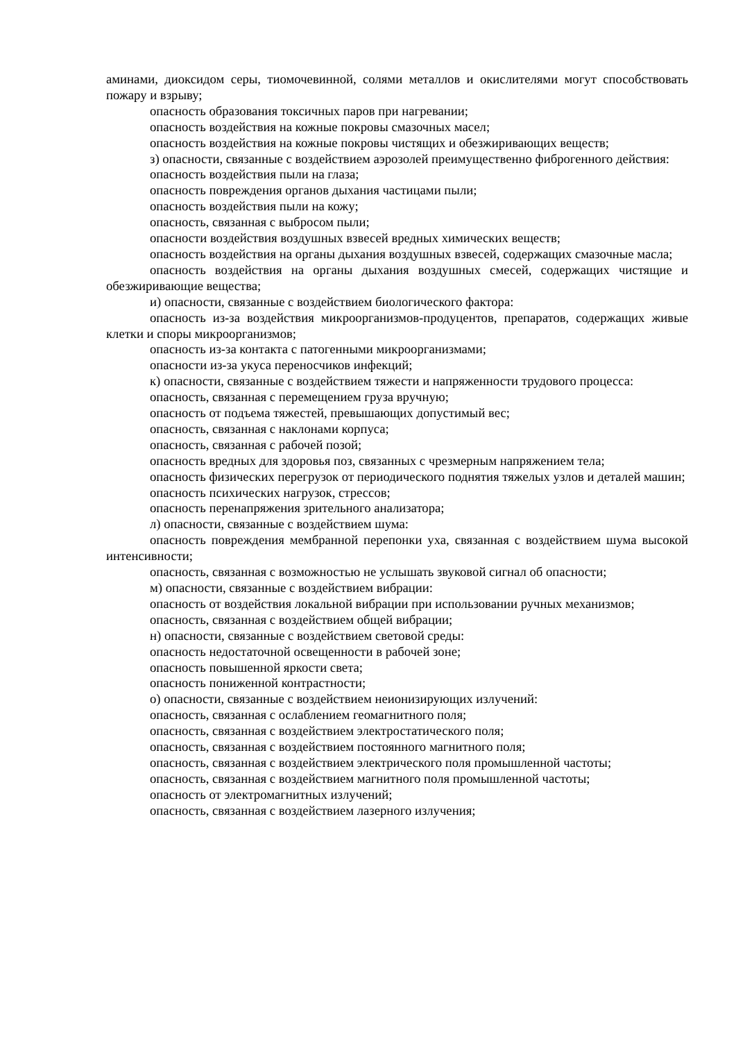аминами, диоксидом серы, тиомочевинной, солями металлов и окислителями могут способствовать пожару и взрыву;
опасность образования токсичных паров при нагревании;
опасность воздействия на кожные покровы смазочных масел;
опасность воздействия на кожные покровы чистящих и обезжиривающих веществ;
з) опасности, связанные с воздействием аэрозолей преимущественно фиброгенного действия:
опасность воздействия пыли на глаза;
опасность повреждения органов дыхания частицами пыли;
опасность воздействия пыли на кожу;
опасность, связанная с выбросом пыли;
опасности воздействия воздушных взвесей вредных химических веществ;
опасность воздействия на органы дыхания воздушных взвесей, содержащих смазочные масла;
опасность воздействия на органы дыхания воздушных смесей, содержащих чистящие и обезжиривающие вещества;
и) опасности, связанные с воздействием биологического фактора:
опасность из-за воздействия микроорганизмов-продуцентов, препаратов, содержащих живые клетки и споры микроорганизмов;
опасность из-за контакта с патогенными микроорганизмами;
опасности из-за укуса переносчиков инфекций;
к) опасности, связанные с воздействием тяжести и напряженности трудового процесса:
опасность, связанная с перемещением груза вручную;
опасность от подъема тяжестей, превышающих допустимый вес;
опасность, связанная с наклонами корпуса;
опасность, связанная с рабочей позой;
опасность вредных для здоровья поз, связанных с чрезмерным напряжением тела;
опасность физических перегрузок от периодического поднятия тяжелых узлов и деталей машин;
опасность психических нагрузок, стрессов;
опасность перенапряжения зрительного анализатора;
л) опасности, связанные с воздействием шума:
опасность повреждения мембранной перепонки уха, связанная с воздействием шума высокой интенсивности;
опасность, связанная с возможностью не услышать звуковой сигнал об опасности;
м) опасности, связанные с воздействием вибрации:
опасность от воздействия локальной вибрации при использовании ручных механизмов;
опасность, связанная с воздействием общей вибрации;
н) опасности, связанные с воздействием световой среды:
опасность недостаточной освещенности в рабочей зоне;
опасность повышенной яркости света;
опасность пониженной контрастности;
о) опасности, связанные с воздействием неионизирующих излучений:
опасность, связанная с ослаблением геомагнитного поля;
опасность, связанная с воздействием электростатического поля;
опасность, связанная с воздействием постоянного магнитного поля;
опасность, связанная с воздействием электрического поля промышленной частоты;
опасность, связанная с воздействием магнитного поля промышленной частоты;
опасность от электромагнитных излучений;
опасность, связанная с воздействием лазерного излучения;